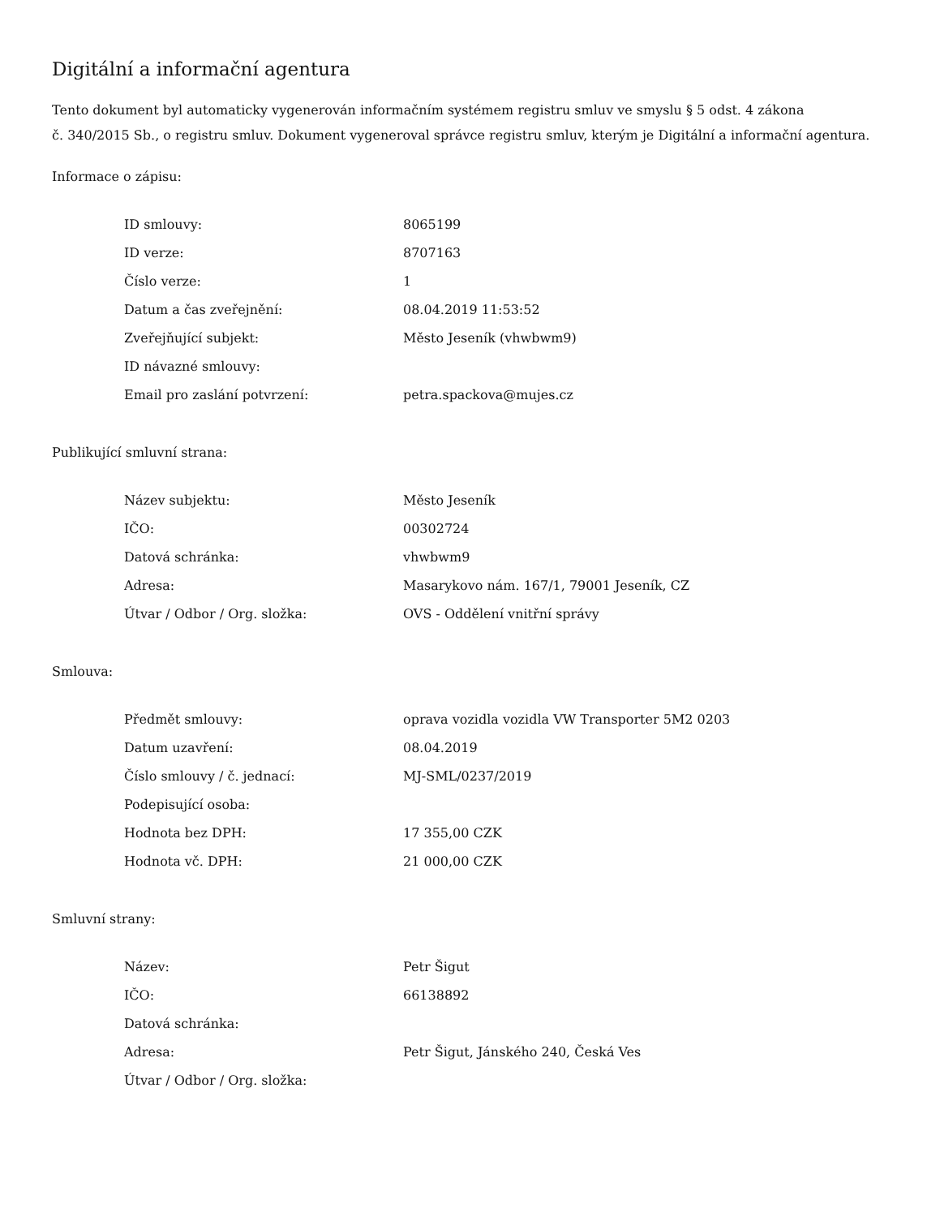Digitální a informační agentura
Tento dokument byl automaticky vygenerován informačním systémem registru smluv ve smyslu § 5 odst. 4 zákona
č. 340/2015 Sb., o registru smluv. Dokument vygeneroval správce registru smluv, kterým je Digitální a informační agentura.
Informace o zápisu:
| ID smlouvy: | 8065199 |
| ID verze: | 8707163 |
| Číslo verze: | 1 |
| Datum a čas zveřejnění: | 08.04.2019 11:53:52 |
| Zveřejňující subjekt: | Město Jeseník (vhwbwm9) |
| ID návazné smlouvy: | |
| Email pro zaslání potvrzení: | petra.spackova@mujes.cz |
Publikující smluvní strana:
| Název subjektu: | Město Jeseník |
| IČO: | 00302724 |
| Datová schránka: | vhwbwm9 |
| Adresa: | Masarykovo nám. 167/1, 79001 Jeseník, CZ |
| Útvar / Odbor / Org. složka: | OVS - Oddělení vnitřní správy |
Smlouva:
| Předmět smlouvy: | oprava vozidla vozidla VW Transporter 5M2 0203 |
| Datum uzavření: | 08.04.2019 |
| Číslo smlouvy / č. jednací: | MJ-SML/0237/2019 |
| Podepisující osoba: | |
| Hodnota bez DPH: | 17 355,00 CZK |
| Hodnota vč. DPH: | 21 000,00 CZK |
Smluvní strany:
| Název: | Petr Šigut |
| IČO: | 66138892 |
| Datová schránka: | |
| Adresa: | Petr Šigut, Jánského 240, Česká Ves |
| Útvar / Odbor / Org. složka: | |